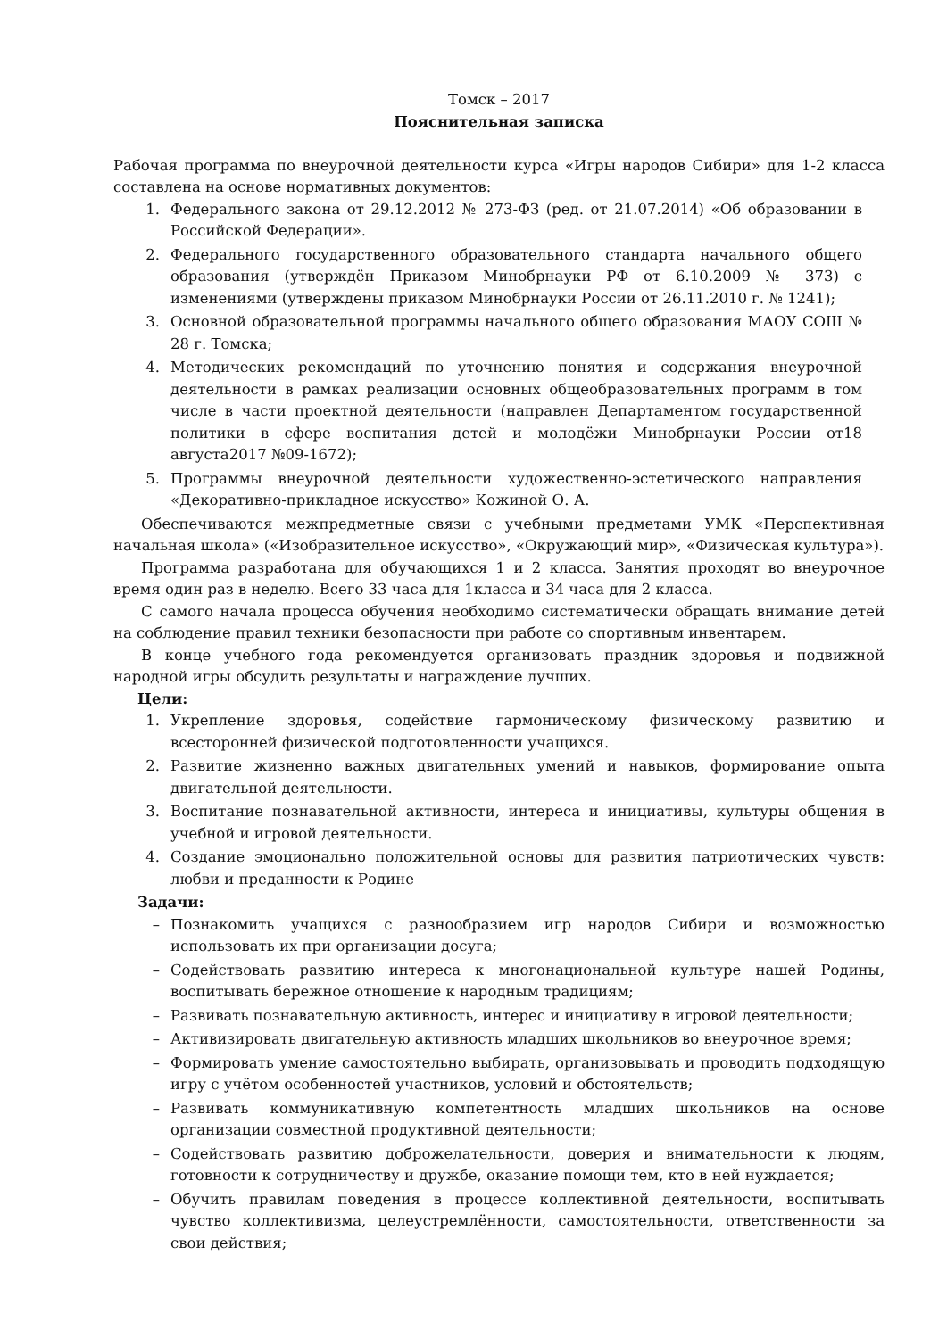Томск – 2017
Пояснительная записка
Рабочая программа по внеурочной деятельности курса «Игры народов Сибири» для 1-2 класса составлена на основе нормативных документов:
1. Федерального закона от 29.12.2012 № 273-ФЗ (ред. от 21.07.2014) «Об образовании в Российской Федерации».
2. Федерального государственного образовательного стандарта начального общего образования (утверждён Приказом Минобрнауки РФ от 6.10.2009 № 373) с изменениями (утверждены приказом Минобрнауки России от 26.11.2010 г. № 1241);
3. Основной образовательной программы начального общего образования МАОУ СОШ № 28 г. Томска;
4. Методических рекомендаций по уточнению понятия и содержания внеурочной деятельности в рамках реализации основных общеобразовательных программ в том числе в части проектной деятельности (направлен Департаментом государственной политики в сфере воспитания детей и молодёжи Минобрнауки России от18 августа2017 №09-1672);
5. Программы внеурочной деятельности художественно-эстетического направления «Декоративно-прикладное искусство» Кожиной О. А.
Обеспечиваются межпредметные связи с учебными предметами УМК «Перспективная начальная школа» («Изобразительное искусство», «Окружающий мир», «Физическая культура»).
Программа разработана для обучающихся 1 и 2 класса. Занятия проходят во внеурочное время один раз в неделю. Всего 33 часа для 1класса и 34 часа для 2 класса.
С самого начала процесса обучения необходимо систематически обращать внимание детей на соблюдение правил техники безопасности при работе со спортивным инвентарем.
В конце учебного года рекомендуется организовать праздник здоровья и подвижной народной игры обсудить результаты и награждение лучших.
Цели:
1. Укрепление здоровья, содействие гармоническому физическому развитию и всесторонней физической подготовленности учащихся.
2. Развитие жизненно важных двигательных умений и навыков, формирование опыта двигательной деятельности.
3. Воспитание познавательной активности, интереса и инициативы, культуры общения в учебной и игровой деятельности.
4. Создание эмоционально положительной основы для развития патриотических чувств: любви и преданности к Родине
Задачи:
– Познакомить учащихся с разнообразием игр народов Сибири и возможностью использовать их при организации досуга;
– Содействовать развитию интереса к многонациональной культуре нашей Родины, воспитывать бережное отношение к народным традициям;
– Развивать познавательную активность, интерес и инициативу в игровой деятельности;
– Активизировать двигательную активность младших школьников во внеурочное время;
– Формировать умение самостоятельно выбирать, организовывать и проводить подходящую игру с учётом особенностей участников, условий и обстоятельств;
– Развивать коммуникативную компетентность младших школьников на основе организации совместной продуктивной деятельности;
– Содействовать развитию доброжелательности, доверия и внимательности к людям, готовности к сотрудничеству и дружбе, оказание помощи тем, кто в ней нуждается;
– Обучить правилам поведения в процессе коллективной деятельности, воспитывать чувство коллективизма, целеустремлённости, самостоятельности, ответственности за свои действия;